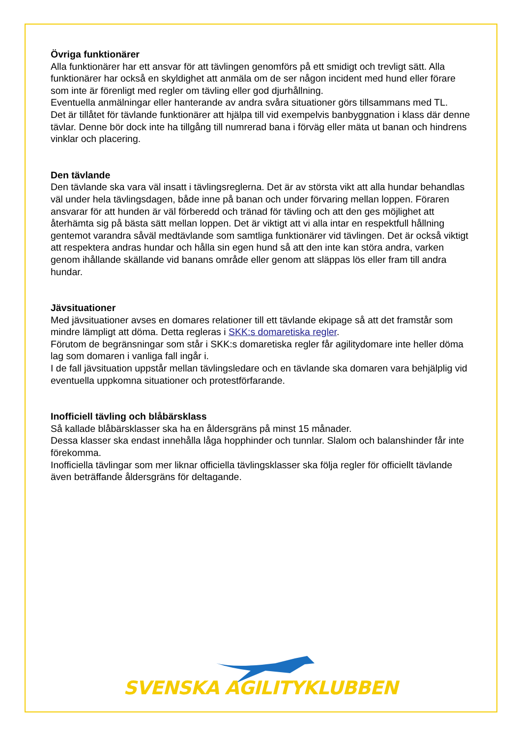Övriga funktionärer
Alla funktionärer har ett ansvar för att tävlingen genomförs på ett smidigt och trevligt sätt. Alla funktionärer har också en skyldighet att anmäla om de ser någon incident med hund eller förare som inte är förenligt med regler om tävling eller god djurhållning.
Eventuella anmälningar eller hanterande av andra svåra situationer görs tillsammans med TL.
Det är tillåtet för tävlande funktionärer att hjälpa till vid exempelvis banbyggnation i klass där denne tävlar. Denne bör dock inte ha tillgång till numrerad bana i förväg eller mäta ut banan och hindrens vinklar och placering.
Den tävlande
Den tävlande ska vara väl insatt i tävlingsreglerna. Det är av största vikt att alla hundar behandlas väl under hela tävlingsdagen, både inne på banan och under förvaring mellan loppen. Föraren ansvarar för att hunden är väl förberedd och tränad för tävling och att den ges möjlighet att återhämta sig på bästa sätt mellan loppen. Det är viktigt att vi alla intar en respektfull hållning gentemot varandra såväl medtävlande som samtliga funktionärer vid tävlingen. Det är också viktigt att respektera andras hundar och hålla sin egen hund så att den inte kan störa andra, varken genom ihållande skällande vid banans område eller genom att släppas lös eller fram till andra hundar.
Jävsituationer
Med jävsituationer avses en domares relationer till ett tävlande ekipage så att det framstår som mindre lämpligt att döma. Detta regleras i SKK:s domaretiska regler.
Förutom de begränsningar som står i SKK:s domaretiska regler får agilitydomare inte heller döma lag som domaren i vanliga fall ingår i.
I de fall jävsituation uppstår mellan tävlingsledare och en tävlande ska domaren vara behjälplig vid eventuella uppkomna situationer och protestförfarande.
Inofficiell tävling och blåbärsklass
Så kallade blåbärsklasser ska ha en åldersgräns på minst 15 månader.
Dessa klasser ska endast innehålla låga hopphinder och tunnlar. Slalom och balanshinder får inte förekomma.
Inofficiella tävlingar som mer liknar officiella tävlingsklasser ska följa regler för officiellt tävlande även beträffande åldersgräns för deltagande.
SVENSKA AGILITYKLUBBEN